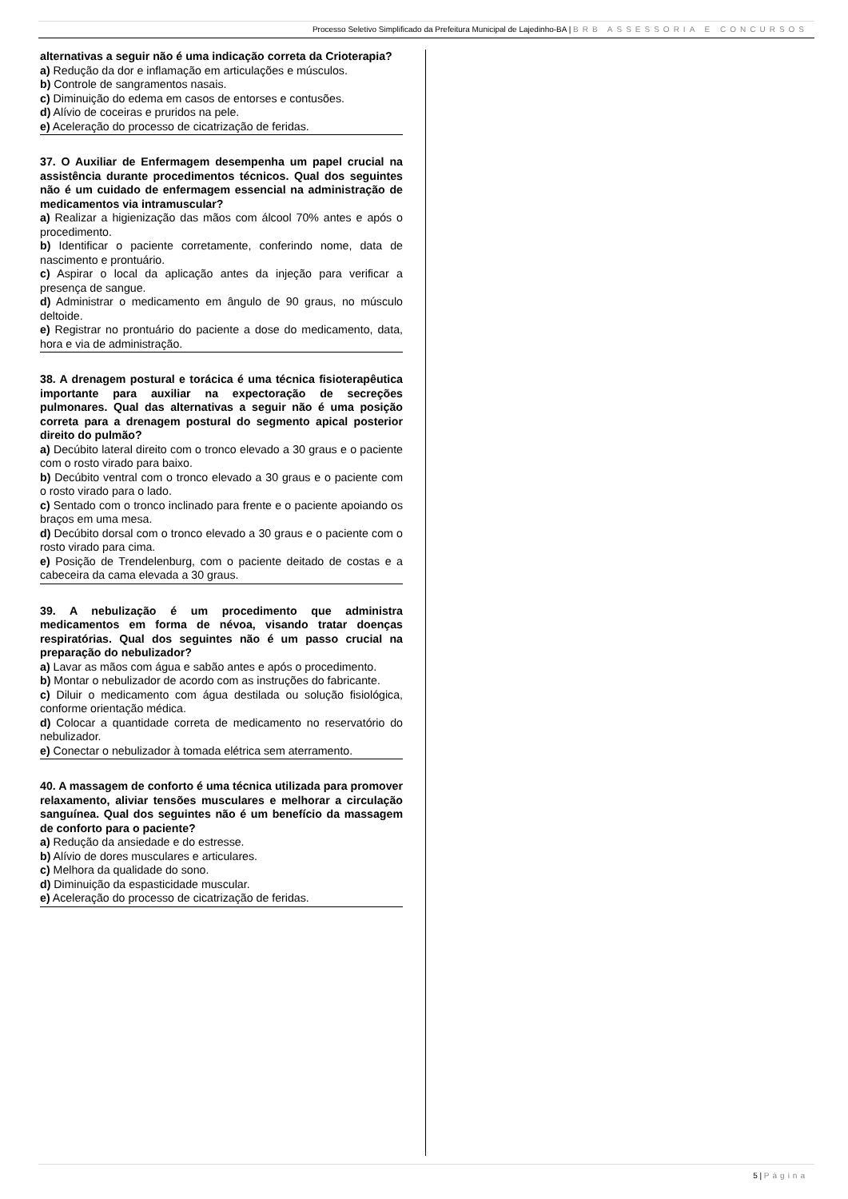Processo Seletivo Simplificado da Prefeitura Municipal de Lajedinho-BA | BRB ASSESSORIA E CONCURSOS
alternativas a seguir não é uma indicação correta da Crioterapia?
a) Redução da dor e inflamação em articulações e músculos.
b) Controle de sangramentos nasais.
c) Diminuição do edema em casos de entorses e contusões.
d) Alívio de coceiras e pruridos na pele.
e) Aceleração do processo de cicatrização de feridas.
37. O Auxiliar de Enfermagem desempenha um papel crucial na assistência durante procedimentos técnicos. Qual dos seguintes não é um cuidado de enfermagem essencial na administração de medicamentos via intramuscular?
a) Realizar a higienização das mãos com álcool 70% antes e após o procedimento.
b) Identificar o paciente corretamente, conferindo nome, data de nascimento e prontuário.
c) Aspirar o local da aplicação antes da injeção para verificar a presença de sangue.
d) Administrar o medicamento em ângulo de 90 graus, no músculo deltoide.
e) Registrar no prontuário do paciente a dose do medicamento, data, hora e via de administração.
38. A drenagem postural e torácica é uma técnica fisioterapêutica importante para auxiliar na expectoração de secreções pulmonares. Qual das alternativas a seguir não é uma posição correta para a drenagem postural do segmento apical posterior direito do pulmão?
a) Decúbito lateral direito com o tronco elevado a 30 graus e o paciente com o rosto virado para baixo.
b) Decúbito ventral com o tronco elevado a 30 graus e o paciente com o rosto virado para o lado.
c) Sentado com o tronco inclinado para frente e o paciente apoiando os braços em uma mesa.
d) Decúbito dorsal com o tronco elevado a 30 graus e o paciente com o rosto virado para cima.
e) Posição de Trendelenburg, com o paciente deitado de costas e a cabeceira da cama elevada a 30 graus.
39. A nebulização é um procedimento que administra medicamentos em forma de névoa, visando tratar doenças respiratórias. Qual dos seguintes não é um passo crucial na preparação do nebulizador?
a) Lavar as mãos com água e sabão antes e após o procedimento.
b) Montar o nebulizador de acordo com as instruções do fabricante.
c) Diluir o medicamento com água destilada ou solução fisiológica, conforme orientação médica.
d) Colocar a quantidade correta de medicamento no reservatório do nebulizador.
e) Conectar o nebulizador à tomada elétrica sem aterramento.
40. A massagem de conforto é uma técnica utilizada para promover relaxamento, aliviar tensões musculares e melhorar a circulação sanguínea. Qual dos seguintes não é um benefício da massagem de conforto para o paciente?
a) Redução da ansiedade e do estresse.
b) Alívio de dores musculares e articulares.
c) Melhora da qualidade do sono.
d) Diminuição da espasticidade muscular.
e) Aceleração do processo de cicatrização de feridas.
5 | Página